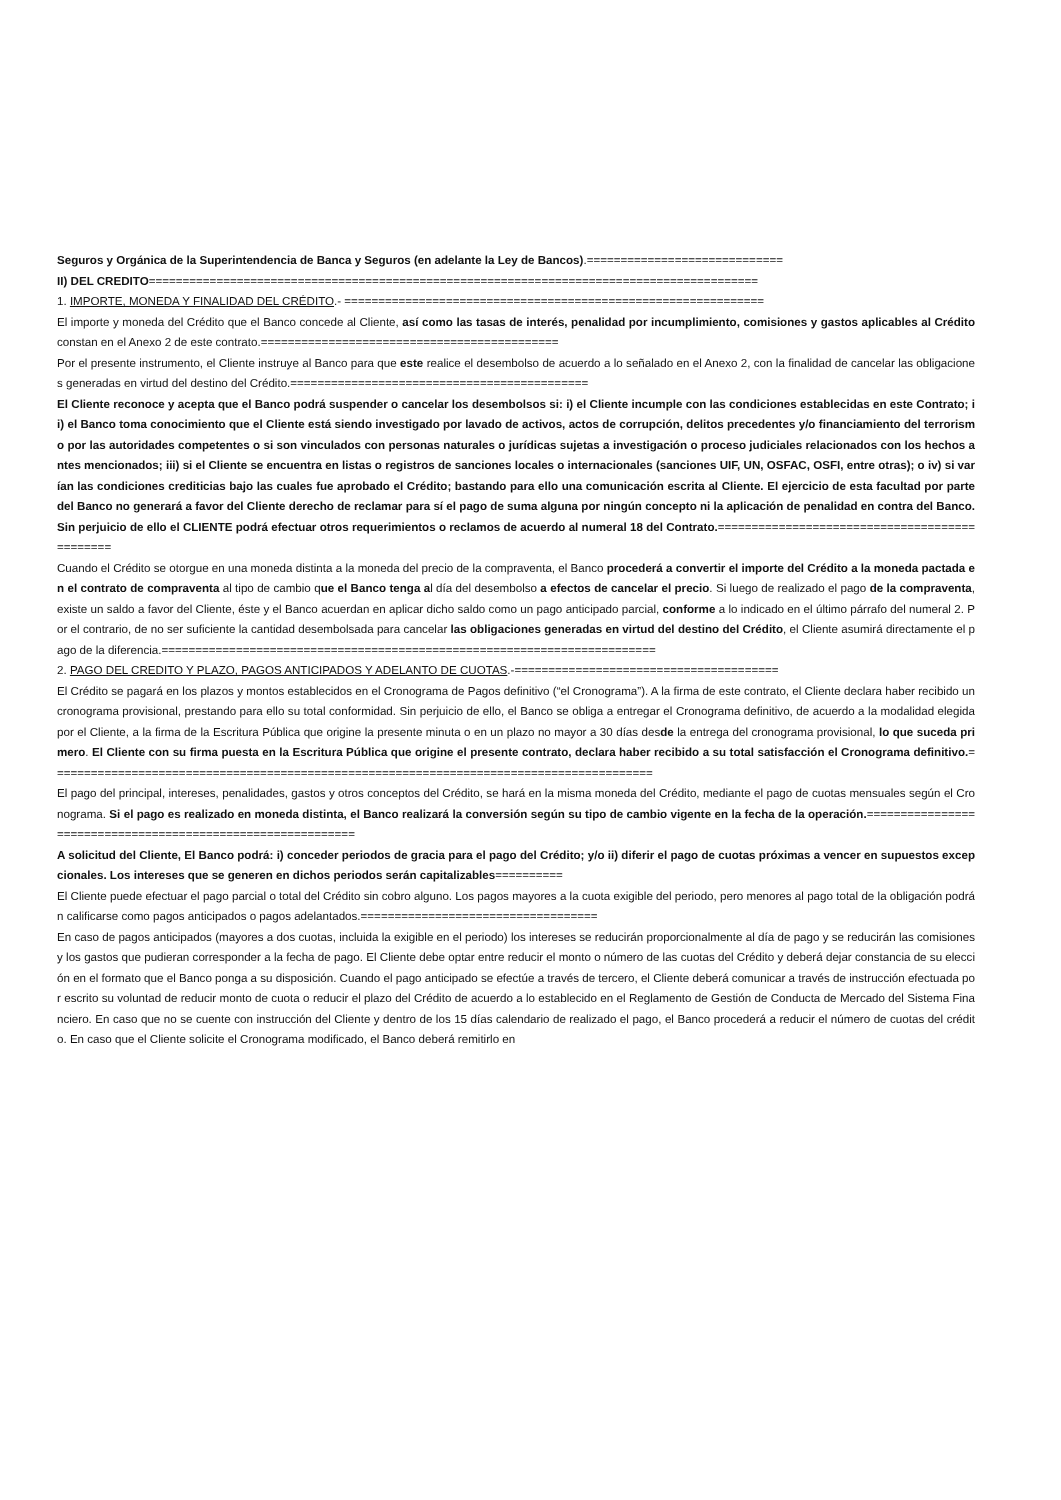Seguros y Orgánica de la Superintendencia de Banca y Seguros (en adelante la Ley de Bancos).=============================
II) DEL CREDITO==========================================================================================
1. IMPORTE, MONEDA Y FINALIDAD DEL CRÉDITO.- ==============================================================
El importe y moneda del Crédito que el Banco concede al Cliente, así como las tasas de interés, penalidad por incumplimiento, comisiones y gastos aplicables al Crédito constan en el Anexo 2 de este contrato.============================================
Por el presente instrumento, el Cliente instruye al Banco para que este realice el desembolso de acuerdo a lo señalado en el Anexo 2, con la finalidad de cancelar las obligaciones generadas en virtud del destino del Crédito.============================================
El Cliente reconoce y acepta que el Banco podrá suspender o cancelar los desembolsos si: i) el Cliente incumple con las condiciones establecidas en este Contrato; ii) el Banco toma conocimiento que el Cliente está siendo investigado por lavado de activos, actos de corrupción, delitos precedentes y/o financiamiento del terrorismo por las autoridades competentes o si son vinculados con personas naturales o jurídicas sujetas a investigación o proceso judiciales relacionados con los hechos antes mencionados; iii) si el Cliente se encuentra en listas o registros de sanciones locales o internacionales (sanciones UIF, UN, OSFAC, OSFI, entre otras); o iv) si varían las condiciones crediticias bajo las cuales fue aprobado el Crédito; bastando para ello una comunicación escrita al Cliente. El ejercicio de esta facultad por parte del Banco no generará a favor del Cliente derecho de reclamar para sí el pago de suma alguna por ningún concepto ni la aplicación de penalidad en contra del Banco. Sin perjuicio de ello el CLIENTE podrá efectuar otros requerimientos o reclamos de acuerdo al numeral 18 del Contrato.==============================================
Cuando el Crédito se otorgue en una moneda distinta a la moneda del precio de la compraventa, el Banco procederá a convertir el importe del Crédito a la moneda pactada en el contrato de compraventa al tipo de cambio que el Banco tenga al día del desembolso a efectos de cancelar el precio. Si luego de realizado el pago de la compraventa, existe un saldo a favor del Cliente, éste y el Banco acuerdan en aplicar dicho saldo como un pago anticipado parcial, conforme a lo indicado en el último párrafo del numeral 2. Por el contrario, de no ser suficiente la cantidad desembolsada para cancelar las obligaciones generadas en virtud del destino del Crédito, el Cliente asumirá directamente el pago de la diferencia.=========================================================================
2. PAGO DEL CREDITO Y PLAZO, PAGOS ANTICIPADOS Y ADELANTO DE CUOTAS.-=======================================
El Crédito se pagará en los plazos y montos establecidos en el Cronograma de Pagos definitivo (“el Cronograma”). A la firma de este contrato, el Cliente declara haber recibido un cronograma provisional, prestando para ello su total conformidad. Sin perjuicio de ello, el Banco se obliga a entregar el Cronograma definitivo, de acuerdo a la modalidad elegida por el Cliente, a la firma de la Escritura Pública que origine la presente minuta o en un plazo no mayor a 30 días desde la entrega del cronograma provisional, lo que suceda primero. El Cliente con su firma puesta en la Escritura Pública que origine el presente contrato, declara haber recibido a su total satisfacción el Cronograma definitivo.=========================================================================================
El pago del principal, intereses, penalidades, gastos y otros conceptos del Crédito, se hará en la misma moneda del Crédito, mediante el pago de cuotas mensuales según el Cronograma. Si el pago es realizado en moneda distinta, el Banco realizará la conversión según su tipo de cambio vigente en la fecha de la operación.============================================================
A solicitud del Cliente, El Banco podrá: i) conceder periodos de gracia para el pago del Crédito; y/o ii) diferir el pago de cuotas próximas a vencer en supuestos excepcionales. Los intereses que se generen en dichos periodos serán capitalizables==========
El Cliente puede efectuar el pago parcial o total del Crédito sin cobro alguno. Los pagos mayores a la cuota exigible del periodo, pero menores al pago total de la obligación podrán calificarse como pagos anticipados o pagos adelantados.===================================
En caso de pagos anticipados (mayores a dos cuotas, incluida la exigible en el periodo) los intereses se reducirán proporcionalmente al día de pago y se reducirán las comisiones y los gastos que pudieran corresponder a la fecha de pago. El Cliente debe optar entre reducir el monto o número de las cuotas del Crédito y deberá dejar constancia de su elección en el formato que el Banco ponga a su disposición. Cuando el pago anticipado se efectúe a través de tercero, el Cliente deberá comunicar a través de instrucción efectuada por escrito su voluntad de reducir monto de cuota o reducir el plazo del Crédito de acuerdo a lo establecido en el Reglamento de Gestión de Conducta de Mercado del Sistema Financiero. En caso que no se cuente con instrucción del Cliente y dentro de los 15 días calendario de realizado el pago, el Banco procederá a reducir el número de cuotas del crédito. En caso que el Cliente solicite el Cronograma modificado, el Banco deberá remitirlo en